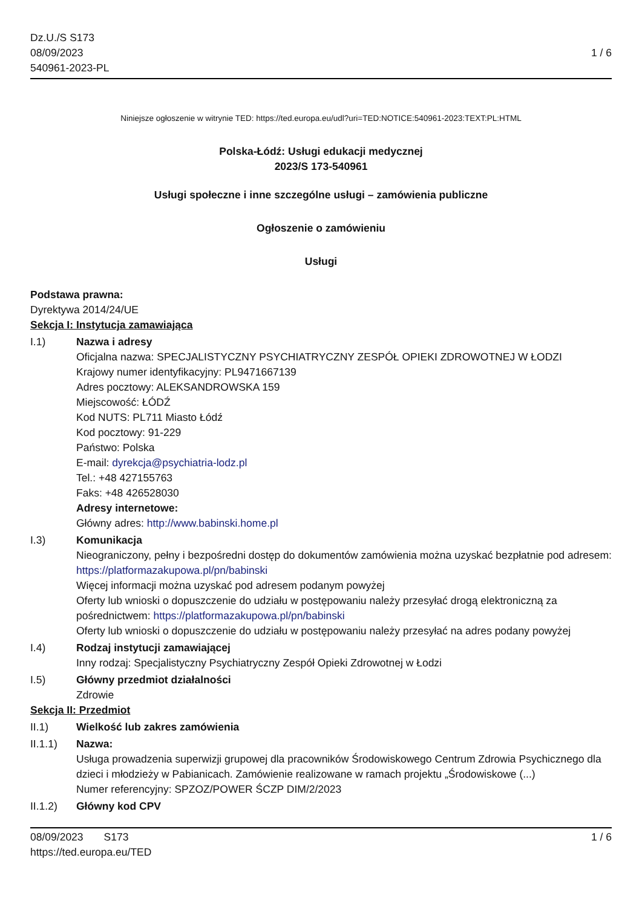Dz.U./S S173
08/09/2023
540961-2023-PL
1 / 6
Niniejsze ogłoszenie w witrynie TED: https://ted.europa.eu/udl?uri=TED:NOTICE:540961-2023:TEXT:PL:HTML
Polska-Łódź: Usługi edukacji medycznej
2023/S 173-540961
Usługi społeczne i inne szczególne usługi – zamówienia publiczne
Ogłoszenie o zamówieniu
Usługi
Podstawa prawna:
Dyrektywa 2014/24/UE
Sekcja I: Instytucja zamawiająca
I.1) Nazwa i adresy
Oficjalna nazwa: SPECJALISTYCZNY PSYCHIATRYCZNY ZESPÓŁ OPIEKI ZDROWOTNEJ W ŁODZI
Krajowy numer identyfikacyjny: PL9471667139
Adres pocztowy: ALEKSANDROWSKA 159
Miejscowość: ŁÓDŹ
Kod NUTS: PL711 Miasto Łódź
Kod pocztowy: 91-229
Państwo: Polska
E-mail: dyrekcja@psychiatria-lodz.pl
Tel.: +48 427155763
Faks: +48 426528030
Adresy internetowe:
Główny adres: http://www.babinski.home.pl
I.3) Komunikacja
Nieograniczony, pełny i bezpośredni dostęp do dokumentów zamówienia można uzyskać bezpłatnie pod adresem: https://platformazakupowa.pl/pn/babinski
Więcej informacji można uzyskać pod adresem podanym powyżej
Oferty lub wnioski o dopuszczenie do udziału w postępowaniu należy przesyłać drogą elektroniczną za pośrednictwem: https://platformazakupowa.pl/pn/babinski
Oferty lub wnioski o dopuszczenie do udziału w postępowaniu należy przesyłać na adres podany powyżej
I.4) Rodzaj instytucji zamawiającej
Inny rodzaj: Specjalistyczny Psychiatryczny Zespół Opieki Zdrowotnej w Łodzi
I.5) Główny przedmiot działalności
Zdrowie
Sekcja II: Przedmiot
II.1) Wielkość lub zakres zamówienia
II.1.1) Nazwa:
Usługa prowadzenia superwizji grupowej dla pracowników Środowiskowego Centrum Zdrowia Psychicznego dla dzieci i młodzieży w Pabianicach. Zamówienie realizowane w ramach projektu „Środowiskowe (...)
Numer referencyjny: SPZOZ/POWER ŚCZP DIM/2/2023
II.1.2) Główny kod CPV
08/09/2023 S173
https://ted.europa.eu/TED
1 / 6